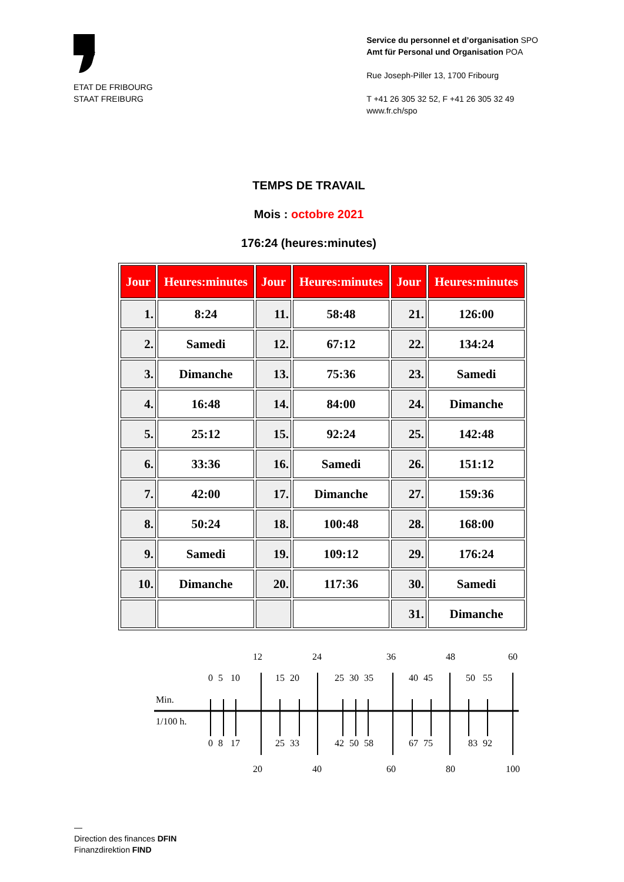ETAT DE FRIBOURG
STAAT FREIBURG
Service du personnel et d’organisation SPO
Amt für Personal und Organisation POA
Rue Joseph-Piller 13, 1700 Fribourg
T +41 26 305 32 52, F +41 26 305 32 49
www.fr.ch/spo
TEMPS DE TRAVAIL
Mois : octobre 2021
176:24 (heures:minutes)
| Jour | Heures:minutes | Jour | Heures:minutes | Jour | Heures:minutes |
| --- | --- | --- | --- | --- | --- |
| 1. | 8:24 | 11. | 58:48 | 21. | 126:00 |
| 2. | Samedi | 12. | 67:12 | 22. | 134:24 |
| 3. | Dimanche | 13. | 75:36 | 23. | Samedi |
| 4. | 16:48 | 14. | 84:00 | 24. | Dimanche |
| 5. | 25:12 | 15. | 92:24 | 25. | 142:48 |
| 6. | 33:36 | 16. | Samedi | 26. | 151:12 |
| 7. | 42:00 | 17. | Dimanche | 27. | 159:36 |
| 8. | 50:24 | 18. | 100:48 | 28. | 168:00 |
| 9. | Samedi | 19. | 109:12 | 29. | 176:24 |
| 10. | Dimanche | 20. | 117:36 | 30. | Samedi |
| | | | | 31. | Dimanche |
12
24
36
48
60
0
5
10
15
20
25
30
35
40
45
50
55
0
8
17
25
33
42
50
58
67
75
83
92
20
40
60
80
100
Min.
1/100 h.
—
Direction des finances DFIN
Finanzdirektion FIND